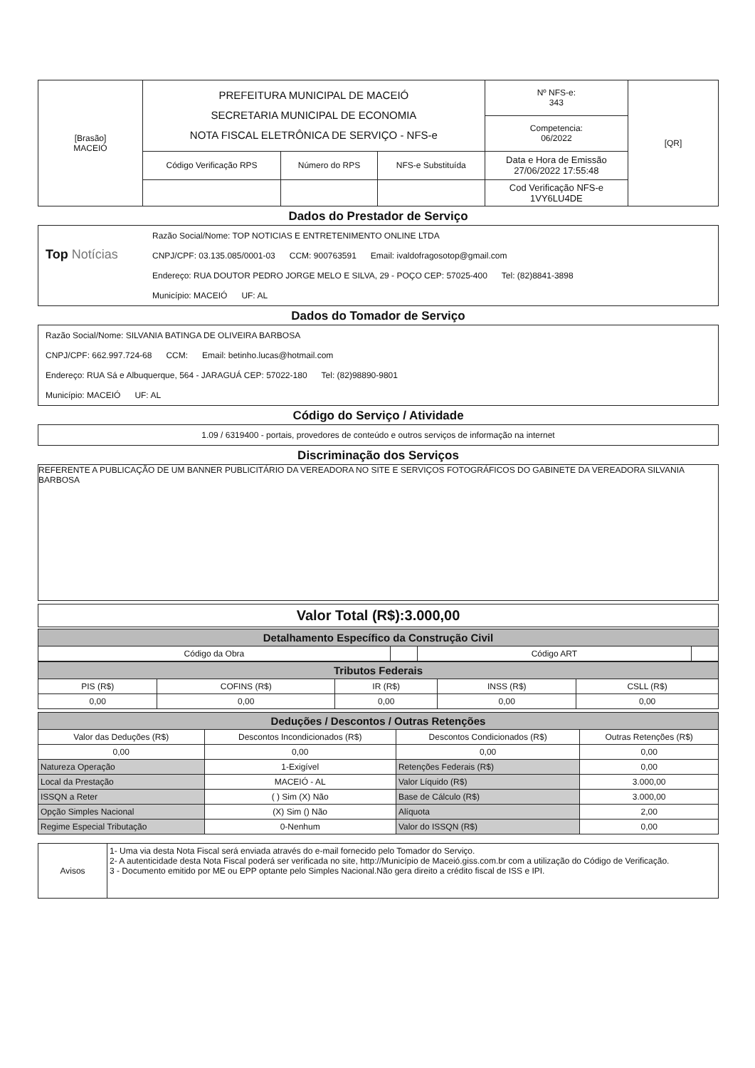| [Brasão] MACEIÓ | PREFEITURA MUNICIPAL DE MACEIÓ SECRETARIA MUNICIPAL DE ECONOMIA NOTA FISCAL ELETRÔNICA DE SERVIÇO - NFS-e | | | Nº NFS-e: 343 | [QR] |
| | | | | Competencia: 06/2022 | |
| | Código Verificação RPS | Número do RPS | NFS-e Substituída | Data e Hora de Emissão 27/06/2022 17:55:48 | |
| | | | | Cod Verificação NFS-e 1VY6LU4DE | |
Dados do Prestador de Serviço
Top Notícias
Razão Social/Nome: TOP NOTICIAS E ENTRETENIMENTO ONLINE LTDA
CNPJ/CPF: 03.135.085/0001-03 CCM: 900763591 Email: ivaldofragosotop@gmail.com
Endereço: RUA DOUTOR PEDRO JORGE MELO E SILVA, 29 - POÇO CEP: 57025-400 Tel: (82)8841-3898
Município: MACEIÓ UF: AL
Dados do Tomador de Serviço
Razão Social/Nome: SILVANIA BATINGA DE OLIVEIRA BARBOSA
CNPJ/CPF: 662.997.724-68 CCM: Email: betinho.lucas@hotmail.com
Endereço: RUA Sá e Albuquerque, 564 - JARAGUÁ CEP: 57022-180 Tel: (82)98890-9801
Município: MACEIÓ UF: AL
Código do Serviço / Atividade
1.09 / 6319400 - portais, provedores de conteúdo e outros serviços de informação na internet
Discriminação dos Serviços
REFERENTE A PUBLICAÇÃO DE UM BANNER PUBLICITÁRIO DA VEREADORA NO SITE E SERVIÇOS FOTOGRÁFICOS DO GABINETE DA VEREADORA SILVANIA BARBOSA
Valor Total (R$):3.000,00
| Detalhamento Específico da Construção Civil | | | |
| --- | --- | --- | --- |
| Código da Obra | | Código ART | |
| Tributos Federais | | | | |
| --- | --- | --- | --- | --- |
| PIS (R$) | COFINS (R$) | IR (R$) | INSS (R$) | CSLL (R$) |
| 0,00 | 0,00 | 0,00 | 0,00 | 0,00 |
| Deduções / Descontos / Outras Retenções | | | |
| --- | --- | --- | --- |
| Valor das Deduções (R$) | Descontos Incondicionados (R$) | Descontos Condicionados (R$) | Outras Retenções (R$) |
| 0,00 | 0,00 | 0,00 | 0,00 |
| Natureza Operação | 1-Exigível | Retenções Federais (R$) | 0,00 |
| Local da Prestação | MACEIÓ - AL | Valor Líquido (R$) | 3.000,00 |
| ISSQN a Reter | ( ) Sim (X) Não | Base de Cálculo (R$) | 3.000,00 |
| Opção Simples Nacional | (X) Sim () Não | Alíquota | 2,00 |
| Regime Especial Tributação | 0-Nenhum | Valor do ISSQN (R$) | 0,00 |
| Avisos | 1- Uma via desta Nota Fiscal será enviada através do e-mail fornecido pelo Tomador do Serviço. 2- A autenticidade desta Nota Fiscal poderá ser verificada no site, http://Município de Maceió.giss.com.br com a utilização do Código de Verificação. 3 - Documento emitido por ME ou EPP optante pelo Simples Nacional.Não gera direito a crédito fiscal de ISS e IPI. |